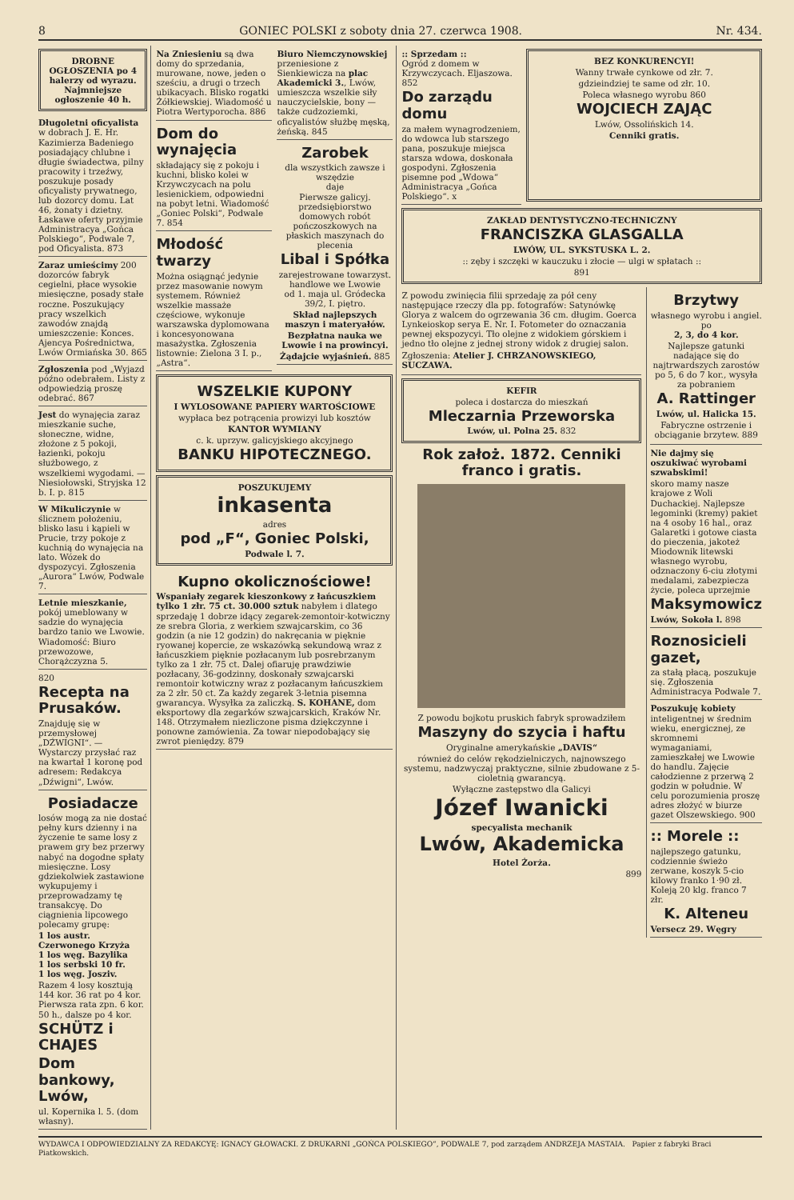8 GONIEC POLSKI z soboty dnia 27. czerwca 1908. Nr. 434.
DROBNE OGŁOSZENIA po 4 halerzy od wyrazu. Najmniejsze ogłoszenie 40 h.
Długoletni oficyalista w dobrach J. E. Hr. Kazimierza Badeniego posiadający chlubne i długie świadectwa, pilny pracowity i trzeźwy, poszukuje posady oficyalisty prywatnego, lub dozorcy domu. Lat 46, żonaty i dzietny. Łaskawe oferty przyjmie Administracya „Gońca Polskiego“, Podwale 7, pod Oficyalista. 873
Zaraz umieścimy 200 dozorców fabryk cegielni, płace wysokie miesięczne, posady stałe roczne. Poszukujący pracy wszelkich zawodów znajdą umieszczenie: Konces. Ajencya Pośrednictwa, Lwów Ormiańska 30. 865
Zgłoszenia pod „Wyjazd późno odebrałem. Listy z odpowiedzią proszę odebrać. 867
Jest do wynajęcia zaraz mieszkanie suche, słoneczne, widne, złożone z 5 pokoji, łazienki, pokoju służbowego, z wszelkiemi wygodami. — Niesiołowski, Stryjska 12 b. I. p. 815
W Mikuliczynie w ślicznem położeniu, blisko lasu i kąpieli w Prucie, trzy pokoje z kuchnią do wynajęcia na lato. Wózek do dyspozycyi. Zgłoszenia „Aurora“ Lwów, Podwale 7.
Letnie mieszkanie, pokój umeblowany w sadzie do wynajęcia bardzo tanio we Lwowie. Wiadomość: Biuro przewozowe, Chorążczyzna 5.
820
Recepta na Prusaków.
Znajduję się w przemysłowej „DŹWIGNI“. — Wystarczy przysłać raz na kwartał 1 koronę pod adresem: Redakcya „Dźwigni“, Lwów.
Posiadacze
losów mogą za nie dostać pełny kurs dzienny i na życzenie te same losy z prawem gry bez przerwy nabyć na dogodne spłaty miesięczne. Losy gdziekolwiek zastawione wykupujemy i przeprowadzamy tę transakcyę. Do ciągnienia lipcowego polecamy grupę:
1 los austr. Czerwonego Krzyża
1 los węg. Bazylika
1 los serbski 10 fr.
1 los węg. Josziv.
Razem 4 losy kosztują 144 kor. 36 rat po 4 kor. Pierwsza rata zpn. 6 kor. 50 h., dalsze po 4 kor.
SCHÜTZ i CHAJES
Dom bankowy, Lwów,
ul. Kopernika l. 5. (dom własny).
Na Zniesieniu są dwa domy do sprzedania, murowane, nowe, jeden o sześciu, a drugi o trzech ubikacyach. Blisko rogatki Żółkiewskiej. Wiadomość u Piotra Wertyporocha. 886
Dom do wynajęcia
składający się z pokoju i kuchni, blisko kolei w Krzywczycach na polu lesienickiem, odpowiedni na pobyt letni. Wiadomość „Goniec Polski“, Podwale 7. 854
Młodość twarzy
Można osiągnąć jedynie przez masowanie nowym systemem. Również wszelkie massaże częściowe, wykonuje warszawska dyplomowana i koncesyonowana masażystka. Zgłoszenia listownie: Zielona 3 I. p., „Astra“.
Biuro Niemczynowskiej przeniesione z Sienkiewicza na plac Akademicki 3., Lwów, umieszcza wszelkie siły nauczycielskie, bony — także cudzoziemki, oficyalistów służbę męską, żeńską. 845
Zarobek
dla wszystkich zawsze i wszędzie
daje
Pierwsze galicyj. przedsiębiorstwo domowych robót pończoszkowych na płaskich maszynach do plecenia
Libal i Spółka
zarejestrowane towarzyst. handlowe we Lwowie
od 1. maja ul. Gródecka 39/2, I. piętro.
Skład najlepszych maszyn i materyałów.
Bezpłatna nauka we Lwowie i na prowincyi.
Żądajcie wyjaśnień. 885
WSZELKIE KUPONY
I WYLOSOWANE PAPIERY WARTOŚCIOWE
wypłaca bez potrącenia prowizyi lub kosztów
KANTOR WYMIANY
c. k. uprzyw. galicyjskiego akcyjnego
BANKU HIPOTECZNEGO.
POSZUKUJEMY
inkasenta
adres
pod „F“, Goniec Polski,
Podwale l. 7.
Kupno okolicznościowe!
Wspaniały zegarek kieszonkowy z łańcuszkiem tylko 1 złr. 75 ct. 30.000 sztuk nabyłem i dlatego sprzedaję 1 dobrze idący zegarek-zemontoir-kotwiczny ze srebra Gloria, z werkiem szwajcarskim, co 36 godzin (a nie 12 godzin) do nakręcania w pięknie ryowanej kopercie, ze wskazówką sekundową wraz z łańcuszkiem pięknie pozłacanym lub posrebrzanym tylko za 1 złr. 75 ct. Dalej ofiaruję prawdziwie pozłacany, 36-godzinny, doskonały szwajcarski remontoir kotwiczny wraz z pozłacanym łańcuszkiem za 2 złr. 50 ct. Za każdy zegarek 3-letnia pisemna gwarancya. Wysyłka za zaliczką. S. KOHANE, dom eksportowy dla zegarków szwajcarskich, Kraków Nr. 148. Otrzymałem niezliczone pisma dziękczynne i ponowne zamówienia. Za towar niepodobający się zwrot pieniędzy. 879
:: Sprzedam ::
Ogród z domem w Krzywczycach. Eljaszowa. 852
Do zarządu domu
za małem wynagrodzeniem, do wdowca lub starszego pana, poszukuje miejsca starsza wdowa, doskonała gospodyni. Zgłoszenia pisemne pod „Wdowa“ Administracya „Gońca Polskiego“. x
BEZ KONKURENCYI!
Wanny trwałe cynkowe od złr. 7.
gdzieindziej te same od złr. 10.
Poleca własnego wyrobu 860
WOJCIECH ZAJĄC
Lwów, Ossolińskich 14.
Cenniki gratis.
ZAKŁAD DENTYSTYCZNO-TECHNICZNY
FRANCISZKA GLASGALLA
LWÓW, UL. SYKSTUSKA L. 2.
:: zęby i szczęki w kauczuku i złocie — ulgi w spłatach ::
891
Z powodu zwinięcia filii sprzedaję za pół ceny następujące rzeczy dla pp. fotografów: Satynówkę Glorya z walcem do ogrzewania 36 cm. długim. Goerca Lynkeioskop serya E. Nr. I. Fotometer do oznaczania pewnej ekspozycyi. Tło olejne z widokiem górskiem i jedno tło olejne z jednej strony widok z drugiej salon.
Zgłoszenia: Atelier J. CHRZANOWSKIEGO, SUCZAWA.
KEFIR
poleca i dostarcza do mieszkań
Mleczarnia Przeworska
Lwów, ul. Polna 25. 832
Rok założ. 1872. Cenniki franco i gratis.
Z powodu bojkotu pruskich fabryk sprowadziłem
Maszyny do szycia i haftu
Oryginalne amerykańskie „DAVIS“
również do celów rękodzielniczych, najnowszego systemu, nadzwyczaj praktyczne, silnie zbudowane z 5-cioletnią gwarancyą.
Wyłączne zastępstwo dla Galicyi
Józef Iwanicki
specyalista mechanik
Lwów, Akademicka
Hotel Żorża.
899
Brzytwy
własnego wyrobu i angiel.
po
2, 3, do 4 kor.
Najlepsze gatunki nadające się do najtrwardszych zarostów po 5, 6 do 7 kor., wysyła za pobraniem
A. Rattinger
Lwów, ul. Halicka 15.
Fabryczne ostrzenie i obciąganie brzytew. 889
Nie dajmy się oszukiwać wyrobami szwabskimi!
skoro mamy nasze krajowe z Woli Duchackiej. Najlepsze legominki (kremy) pakiet na 4 osoby 16 hal., oraz Galaretki i gotowe ciasta do pieczenia, jakoteż Miodownik litewski własnego wyrobu, odznaczony 6-ciu złotymi medalami, zabezpiecza życie, poleca uprzejmie
Maksymowicz
Lwów, Sokoła l. 898
Roznosicieli gazet,
za stałą płacą, poszukuje się. Zgłoszenia Administracya Podwale 7.
Poszukuję kobiety inteligentnej w średnim wieku, energicznej, ze skromnemi wymaganiami, zamieszkałej we Lwowie do handlu. Zajęcie całodzienne z przerwą 2 godzin w południe. W celu porozumienia proszę adres złożyć w biurze gazet Olszewskiego. 900
:: Morele ::
najlepszego gatunku, codziennie świeżo zerwane, koszyk 5-cio kilowy franko 1·90 zł. Koleją 20 klg. franco 7 złr.
K. Alteneu
Versecz 29. Węgry
WYDAWCA I ODPOWIEDZIALNY ZA REDAKCYĘ: IGNACY GŁOWACKI. Z DRUKARNI „GOŃCA POLSKIEGO“, PODWALE 7, pod zarządem ANDRZEJA MASTAIA. Papier z fabryki Braci Piatkowskich.